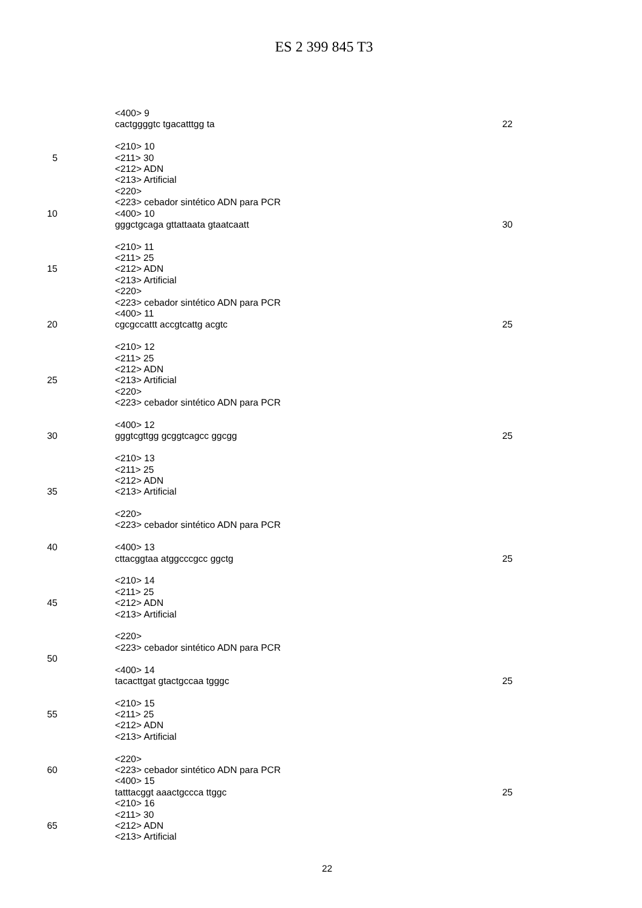ES 2 399 845 T3
<400> 9
cactggggtc tgacatttgg ta 22
<210> 10
5 <211> 30
<212> ADN
<213> Artificial
<220>
<223> cebador sintético ADN para PCR
10 <400> 10
gggctgcaga gttattaata gtaatcaatt 30
<210> 11
<211> 25
15 <212> ADN
<213> Artificial
<220>
<223> cebador sintético ADN para PCR
<400> 11
20 cgcgccattt accgtcattg acgtc 25
<210> 12
<211> 25
<212> ADN
25 <213> Artificial
<220>
<223> cebador sintético ADN para PCR
<400> 12
30 gggtcgttgg gcggtcagcc ggcgg 25
<210> 13
<211> 25
<212> ADN
35 <213> Artificial
<220>
<223> cebador sintético ADN para PCR
40 <400> 13
cttacggtaa atggcccgcc ggctg 25
<210> 14
<211> 25
45 <212> ADN
<213> Artificial
<220>
<223> cebador sintético ADN para PCR
50
<400> 14
tacacttgat gtactgccaa tgggc 25
<210> 15
55 <211> 25
<212> ADN
<213> Artificial
<220>
60 <223> cebador sintético ADN para PCR
<400> 15
tatttacggt aaactgccca ttggc 25
<210> 16
<211> 30
65 <212> ADN
<213> Artificial
22